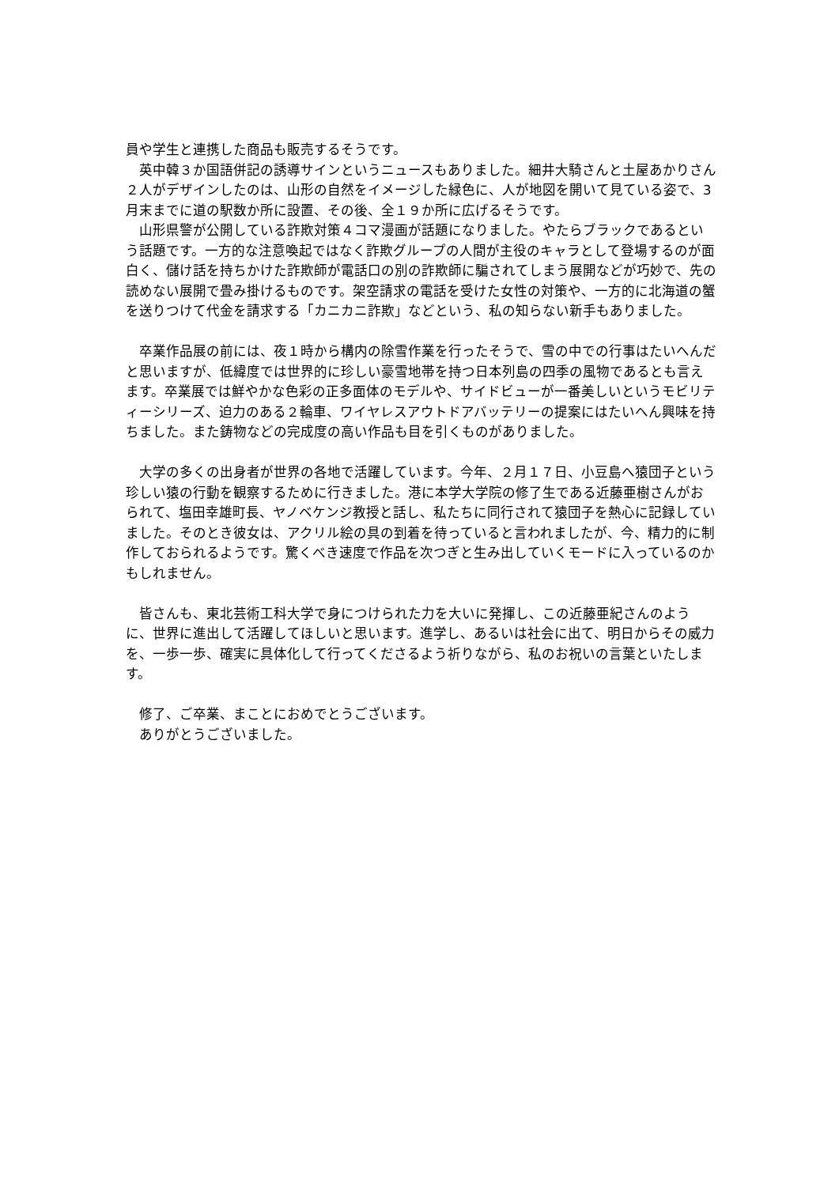員や学生と連携した商品も販売するそうです。
　英中韓３か国語併記の誘導サインというニュースもありました。細井大騎さんと土屋あかりさん２人がデザインしたのは、山形の自然をイメージした緑色に、人が地図を開いて見ている姿で、3月末までに道の駅数か所に設置、その後、全１９か所に広げるそうです。
　山形県警が公開している詐欺対策４コマ漫画が話題になりました。やたらブラックであるという話題です。一方的な注意喚起ではなく詐欺グループの人間が主役のキャラとして登場するのが面白く、儲け話を持ちかけた詐欺師が電話口の別の詐欺師に騙されてしまう展開などが巧妙で、先の読めない展開で畳み掛けるものです。架空請求の電話を受けた女性の対策や、一方的に北海道の蟹を送りつけて代金を請求する「カニカニ詐欺」などという、私の知らない新手もありました。
　卒業作品展の前には、夜１時から構内の除雪作業を行ったそうで、雪の中での行事はたいへんだと思いますが、低緯度では世界的に珍しい豪雪地帯を持つ日本列島の四季の風物であるとも言えます。卒業展では鮮やかな色彩の正多面体のモデルや、サイドビューが一番美しいというモビリティーシリーズ、迫力のある２輪車、ワイヤレスアウトドアバッテリーの提案にはたいへん興味を持ちました。また鋳物などの完成度の高い作品も目を引くものがありました。
　大学の多くの出身者が世界の各地で活躍しています。今年、２月１７日、小豆島へ猿団子という珍しい猿の行動を観察するために行きました。港に本学大学院の修了生である近藤亜樹さんがおられて、塩田幸雄町長、ヤノベケンジ教授と話し、私たちに同行されて猿団子を熱心に記録していました。そのとき彼女は、アクリル絵の具の到着を待っていると言われましたが、今、精力的に制作しておられるようです。驚くべき速度で作品を次つぎと生み出していくモードに入っているのかもしれません。
　皆さんも、東北芸術工科大学で身につけられた力を大いに発揮し、この近藤亜紀さんのように、世界に進出して活躍してほしいと思います。進学し、あるいは社会に出て、明日からその威力を、一歩一歩、確実に具体化して行ってくださるよう祈りながら、私のお祝いの言葉といたします。
　修了、ご卒業、まことにおめでとうございます。
　ありがとうございました。